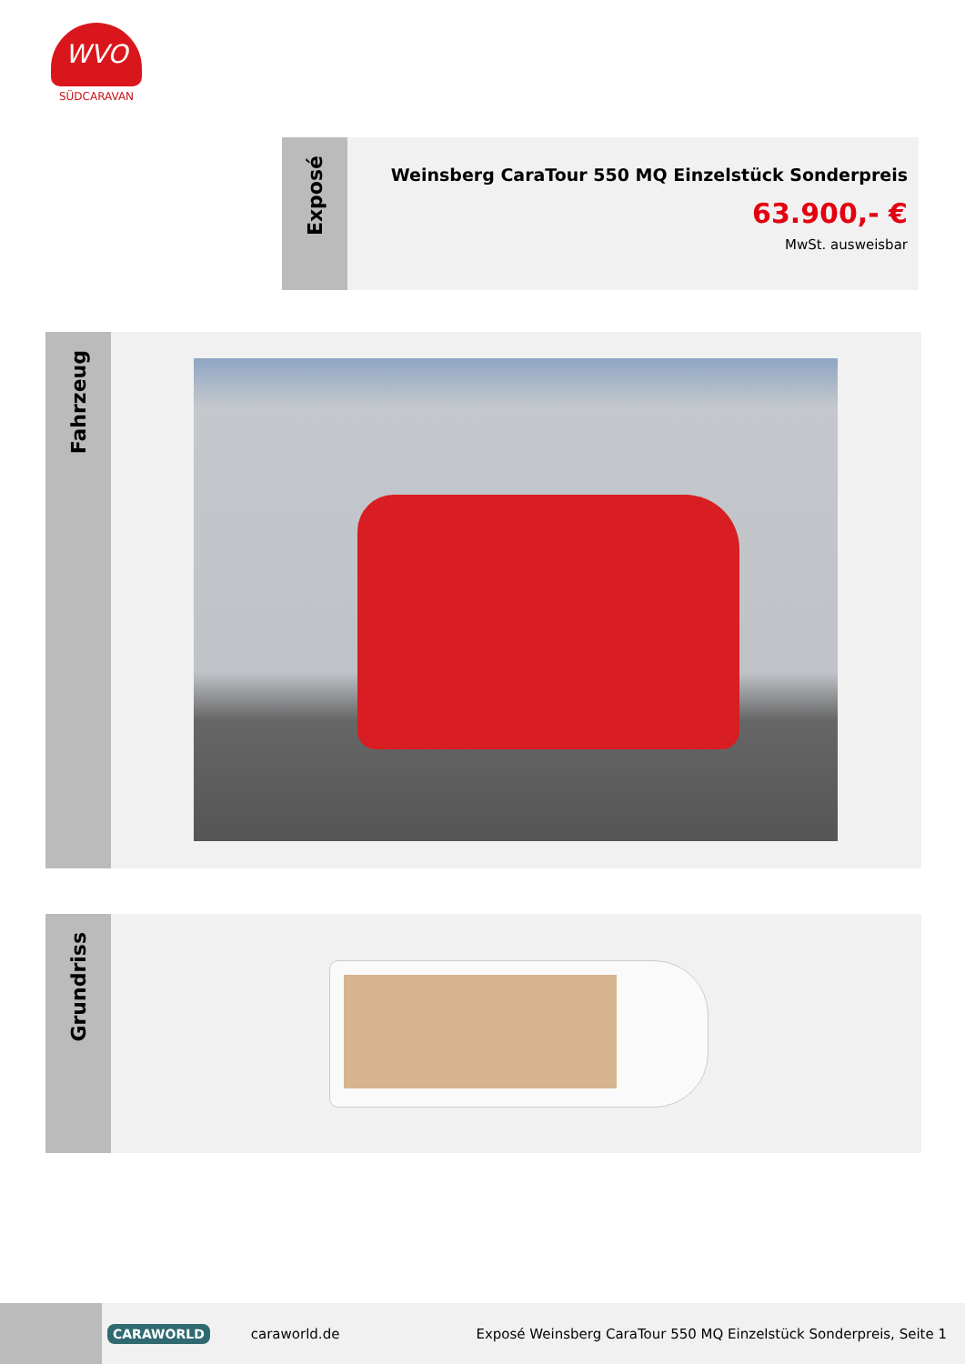WVO
SÜDCARAVAN
Exposé
Weinsberg CaraTour 550 MQ Einzelstück Sonderpreis
63.900,- €
MwSt. ausweisbar
Fahrzeug
Grundriss
CARAWORLD caraworld.de Exposé Weinsberg CaraTour 550 MQ Einzelstück Sonderpreis, Seite 1